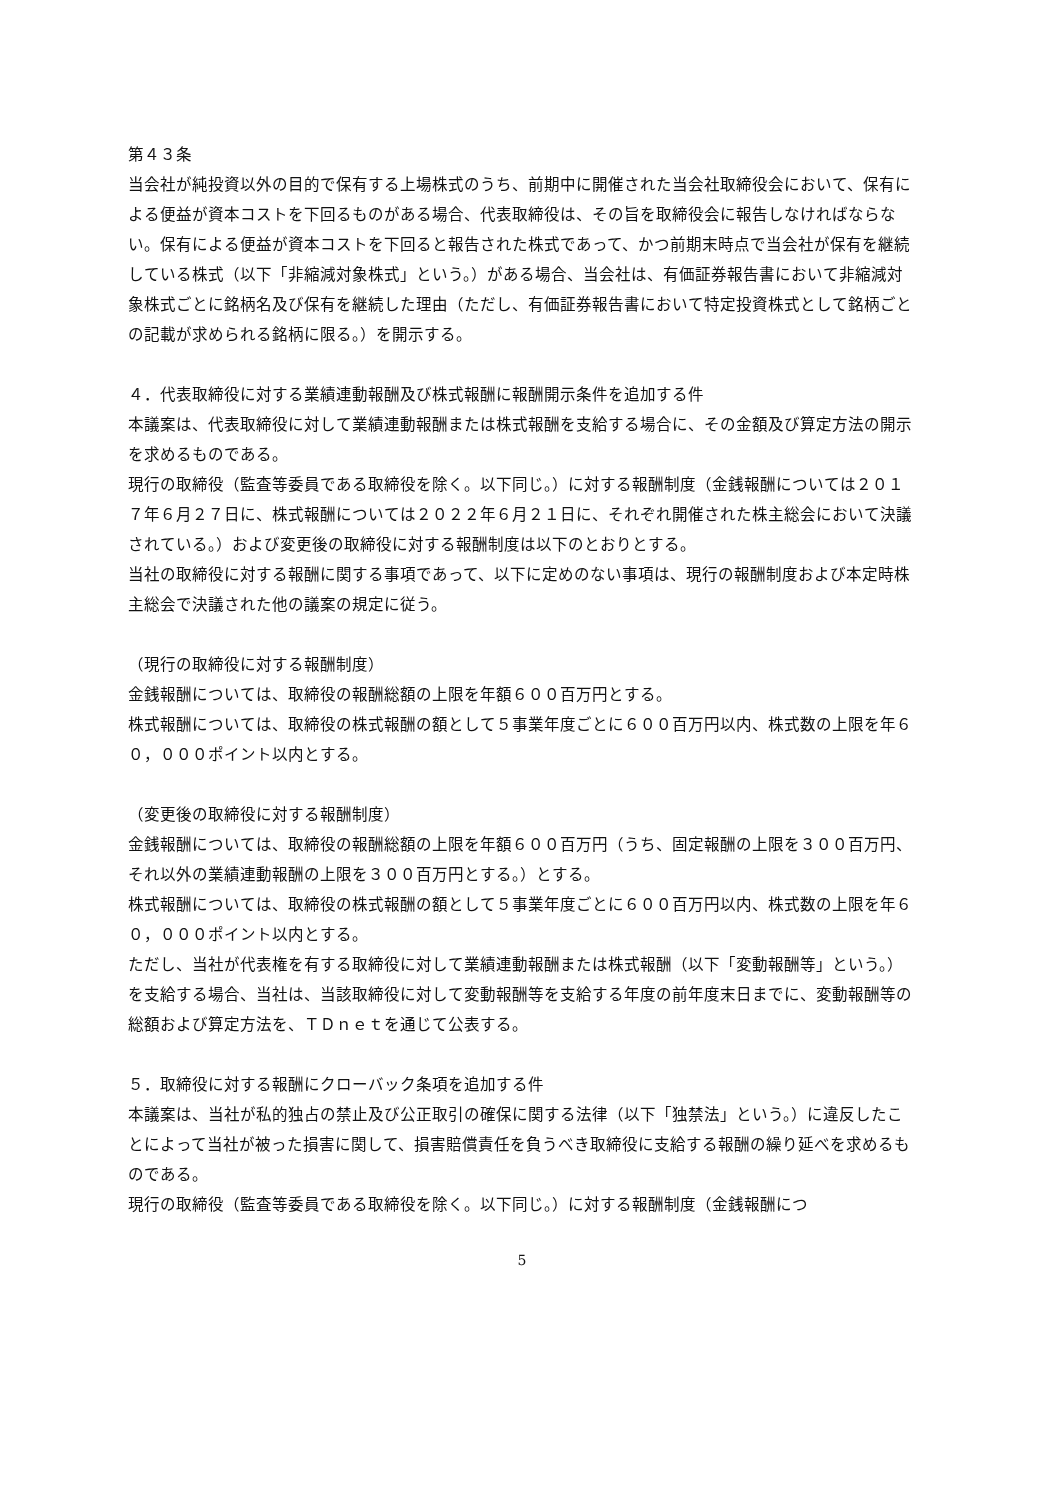第４３条
当会社が純投資以外の目的で保有する上場株式のうち、前期中に開催された当会社取締役会において、保有による便益が資本コストを下回るものがある場合、代表取締役は、その旨を取締役会に報告しなければならない。保有による便益が資本コストを下回ると報告された株式であって、かつ前期末時点で当会社が保有を継続している株式（以下「非縮減対象株式」という。）がある場合、当会社は、有価証券報告書において非縮減対象株式ごとに銘柄名及び保有を継続した理由（ただし、有価証券報告書において特定投資株式として銘柄ごとの記載が求められる銘柄に限る。）を開示する。
４．代表取締役に対する業績連動報酬及び株式報酬に報酬開示条件を追加する件
本議案は、代表取締役に対して業績連動報酬または株式報酬を支給する場合に、その金額及び算定方法の開示を求めるものである。
現行の取締役（監査等委員である取締役を除く。以下同じ。）に対する報酬制度（金銭報酬については２０１７年６月２７日に、株式報酬については２０２２年６月２１日に、それぞれ開催された株主総会において決議されている。）および変更後の取締役に対する報酬制度は以下のとおりとする。
当社の取締役に対する報酬に関する事項であって、以下に定めのない事項は、現行の報酬制度および本定時株主総会で決議された他の議案の規定に従う。
（現行の取締役に対する報酬制度）
金銭報酬については、取締役の報酬総額の上限を年額６００百万円とする。
株式報酬については、取締役の株式報酬の額として５事業年度ごとに６００百万円以内、株式数の上限を年６０，０００ポイント以内とする。
（変更後の取締役に対する報酬制度）
金銭報酬については、取締役の報酬総額の上限を年額６００百万円（うち、固定報酬の上限を３００百万円、それ以外の業績連動報酬の上限を３００百万円とする。）とする。
株式報酬については、取締役の株式報酬の額として５事業年度ごとに６００百万円以内、株式数の上限を年６０，０００ポイント以内とする。
ただし、当社が代表権を有する取締役に対して業績連動報酬または株式報酬（以下「変動報酬等」という。）を支給する場合、当社は、当該取締役に対して変動報酬等を支給する年度の前年度末日までに、変動報酬等の総額および算定方法を、ＴＤｎｅｔを通じて公表する。
５．取締役に対する報酬にクローバック条項を追加する件
本議案は、当社が私的独占の禁止及び公正取引の確保に関する法律（以下「独禁法」という。）に違反したことによって当社が被った損害に関して、損害賠償責任を負うべき取締役に支給する報酬の繰り延べを求めるものである。
現行の取締役（監査等委員である取締役を除く。以下同じ。）に対する報酬制度（金銭報酬につ
5